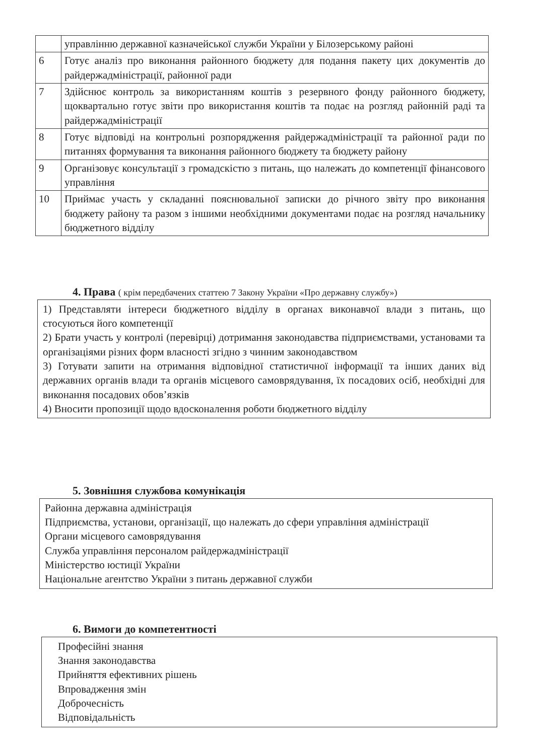| | управлінню державної казначейської служби України у Білозерському районі |
| 6 | Готує аналіз про виконання районного бюджету для подання пакету цих документів до райдержадміністрації, районної ради |
| 7 | Здійснює контроль за використанням коштів з резервного фонду районного бюджету, щоквартально готує звіти про використання коштів та подає на розгляд районній раді та райдержадміністрації |
| 8 | Готує відповіді на контрольні розпорядження райдержадміністрації та районної ради по питаннях формування та виконання районного бюджету та бюджету району |
| 9 | Організовує консультації з громадскістю з питань, що належать до компетенції фінансового управління |
| 10 | Приймає участь у складанні пояснювальної записки до річного звіту про виконання бюджету району та разом з іншими необхідними документами подає на розгляд начальнику бюджетного відділу |
4. Права ( крім передбачених статтею 7 Закону України «Про державну службу»)
1) Представляти інтереси бюджетного відділу в органах виконавчої влади з питань, що стосуються його компетенції
2) Брати участь у контролі (перевірці) дотримання законодавства підприємствами, установами та організаціями різних форм власності згідно з чинним законодавством
3) Готувати запити на отримання відповідної статистичної інформації та інших даних від державних органів влади та органів місцевого самоврядування, їх посадових осіб, необхідні для виконання посадових обов’язків
4) Вносити пропозиції щодо вдосконалення роботи бюджетного відділу
5. Зовнішня службова комунікація
Районна державна адміністрація
Підприємства, установи, організації, що належать до сфери управління адміністрації
Органи місцевого самоврядування
Служба управління персоналом райдержадміністрації
Міністерство юстиції України
Національне агентство України з питань державної служби
6. Вимоги до компетентності
Професійні знання
Знання законодавства
Прийняття ефективних рішень
Впровадження змін
Доброчесність
Відповідальність